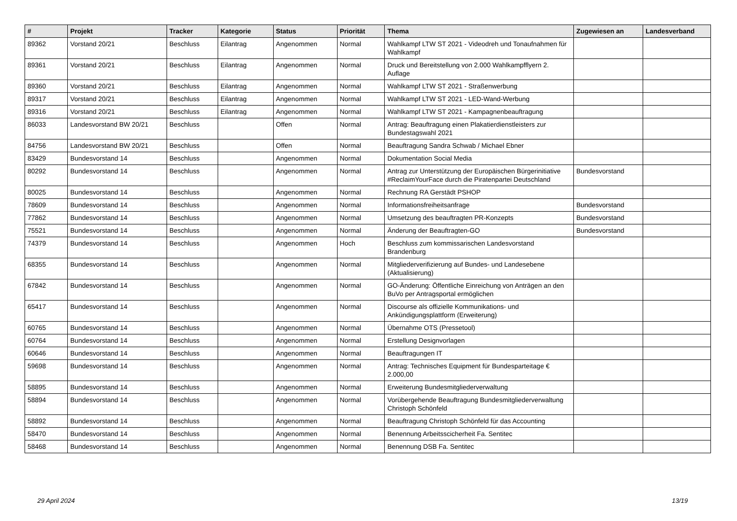| # | Projekt | Tracker | Kategorie | Status | Priorität | Thema | Zugewiesen an | Landesverband |
| --- | --- | --- | --- | --- | --- | --- | --- | --- |
| 89362 | Vorstand 20/21 | Beschluss | Eilantrag | Angenommen | Normal | Wahlkampf LTW ST 2021 - Videodreh und Tonaufnahmen für Wahlkampf | | |
| 89361 | Vorstand 20/21 | Beschluss | Eilantrag | Angenommen | Normal | Druck und Bereitstellung von 2.000 Wahlkampfflyern 2. Auflage | | |
| 89360 | Vorstand 20/21 | Beschluss | Eilantrag | Angenommen | Normal | Wahlkampf LTW ST 2021 - Straßenwerbung | | |
| 89317 | Vorstand 20/21 | Beschluss | Eilantrag | Angenommen | Normal | Wahlkampf LTW ST 2021 - LED-Wand-Werbung | | |
| 89316 | Vorstand 20/21 | Beschluss | Eilantrag | Angenommen | Normal | Wahlkampf LTW ST 2021 - Kampagnenbeauftragung | | |
| 86033 | Landesvorstand BW 20/21 | Beschluss | | Offen | Normal | Antrag: Beauftragung einen Plakatierdienstleisters zur Bundestagswahl 2021 | | |
| 84756 | Landesvorstand BW 20/21 | Beschluss | | Offen | Normal | Beauftragung Sandra Schwab / Michael Ebner | | |
| 83429 | Bundesvorstand 14 | Beschluss | | Angenommen | Normal | Dokumentation Social Media | | |
| 80292 | Bundesvorstand 14 | Beschluss | | Angenommen | Normal | Antrag zur Unterstützung der Europäischen Bürgerinitiative #ReclaimYourFace durch die Piratenpartei Deutschland | Bundesvorstand | |
| 80025 | Bundesvorstand 14 | Beschluss | | Angenommen | Normal | Rechnung RA Gerstädt PSHOP | | |
| 78609 | Bundesvorstand 14 | Beschluss | | Angenommen | Normal | Informationsfreiheitsanfrage | Bundesvorstand | |
| 77862 | Bundesvorstand 14 | Beschluss | | Angenommen | Normal | Umsetzung des beauftragten PR-Konzepts | Bundesvorstand | |
| 75521 | Bundesvorstand 14 | Beschluss | | Angenommen | Normal | Änderung der Beauftragten-GO | Bundesvorstand | |
| 74379 | Bundesvorstand 14 | Beschluss | | Angenommen | Hoch | Beschluss zum kommissarischen Landesvorstand Brandenburg | | |
| 68355 | Bundesvorstand 14 | Beschluss | | Angenommen | Normal | Mitgliederverifizierung auf Bundes- und Landesebene (Aktualisierung) | | |
| 67842 | Bundesvorstand 14 | Beschluss | | Angenommen | Normal | GO-Änderung: Öffentliche Einreichung von Anträgen an den BuVo per Antragsportal ermöglichen | | |
| 65417 | Bundesvorstand 14 | Beschluss | | Angenommen | Normal | Discourse als offizielle Kommunikations- und Ankündigungsplattform (Erweiterung) | | |
| 60765 | Bundesvorstand 14 | Beschluss | | Angenommen | Normal | Übernahme OTS (Pressetool) | | |
| 60764 | Bundesvorstand 14 | Beschluss | | Angenommen | Normal | Erstellung Designvorlagen | | |
| 60646 | Bundesvorstand 14 | Beschluss | | Angenommen | Normal | Beauftragungen IT | | |
| 59698 | Bundesvorstand 14 | Beschluss | | Angenommen | Normal | Antrag: Technisches Equipment für Bundesparteitage € 2.000,00 | | |
| 58895 | Bundesvorstand 14 | Beschluss | | Angenommen | Normal | Erweiterung Bundesmitgliederverwaltung | | |
| 58894 | Bundesvorstand 14 | Beschluss | | Angenommen | Normal | Vorübergehende Beauftragung Bundesmitgliederverwaltung Christoph Schönfeld | | |
| 58892 | Bundesvorstand 14 | Beschluss | | Angenommen | Normal | Beauftragung Christoph Schönfeld für das Accounting | | |
| 58470 | Bundesvorstand 14 | Beschluss | | Angenommen | Normal | Benennung Arbeitsscicherheit Fa. Sentitec | | |
| 58468 | Bundesvorstand 14 | Beschluss | | Angenommen | Normal | Benennung DSB Fa. Sentitec | | |
29 April 2024 13/19